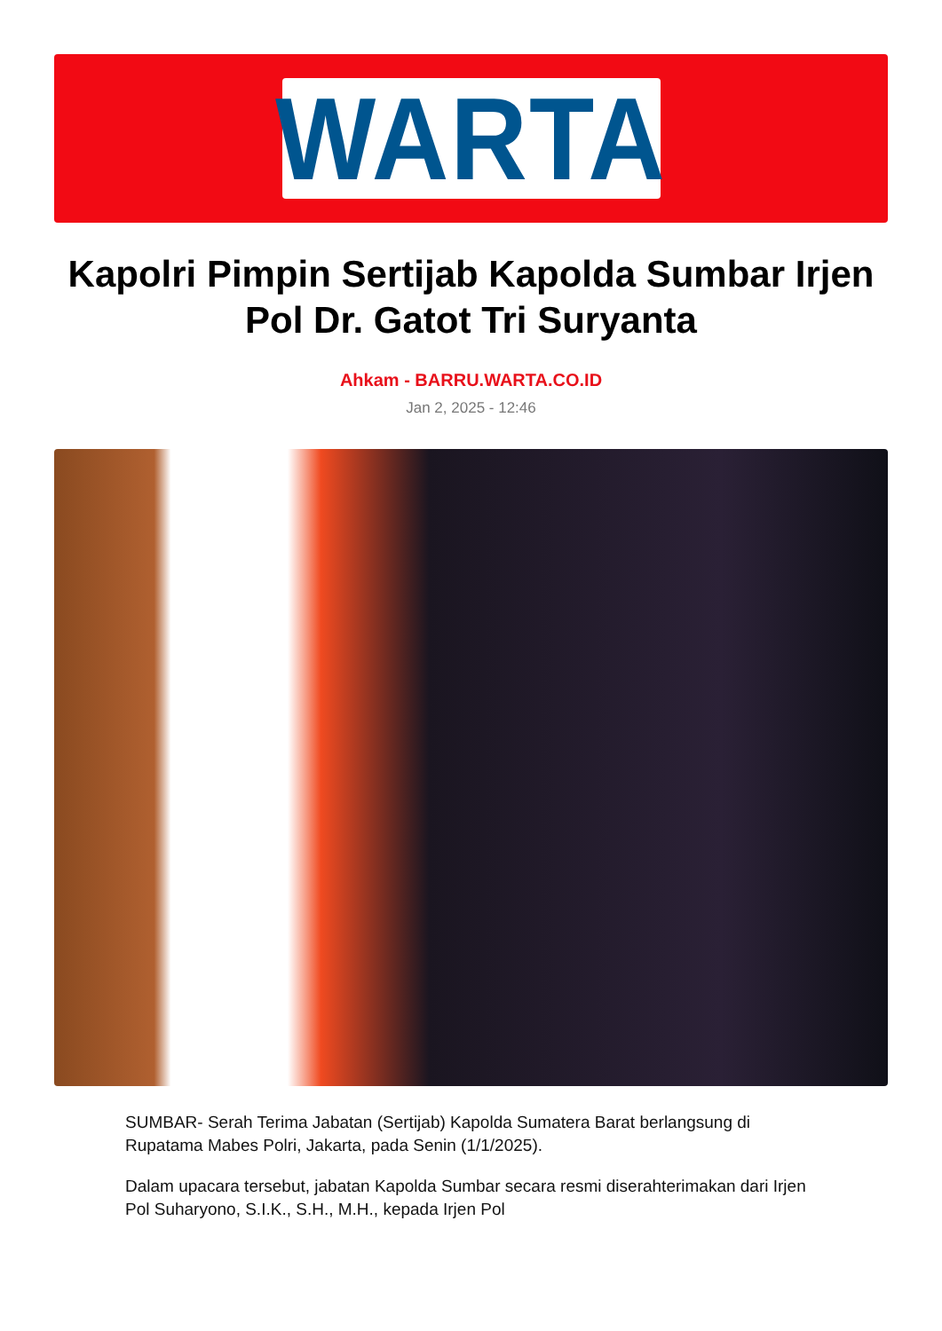WARTA
Kapolri Pimpin Sertijab Kapolda Sumbar Irjen Pol Dr. Gatot Tri Suryanta
Ahkam - BARRU.WARTA.CO.ID
Jan 2, 2025 - 12:46
SUMBAR- Serah Terima Jabatan (Sertijab) Kapolda Sumatera Barat berlangsung di Rupatama Mabes Polri, Jakarta, pada Senin (1/1/2025).
Dalam upacara tersebut, jabatan Kapolda Sumbar secara resmi diserahterimakan dari Irjen Pol Suharyono, S.I.K., S.H., M.H., kepada Irjen Pol